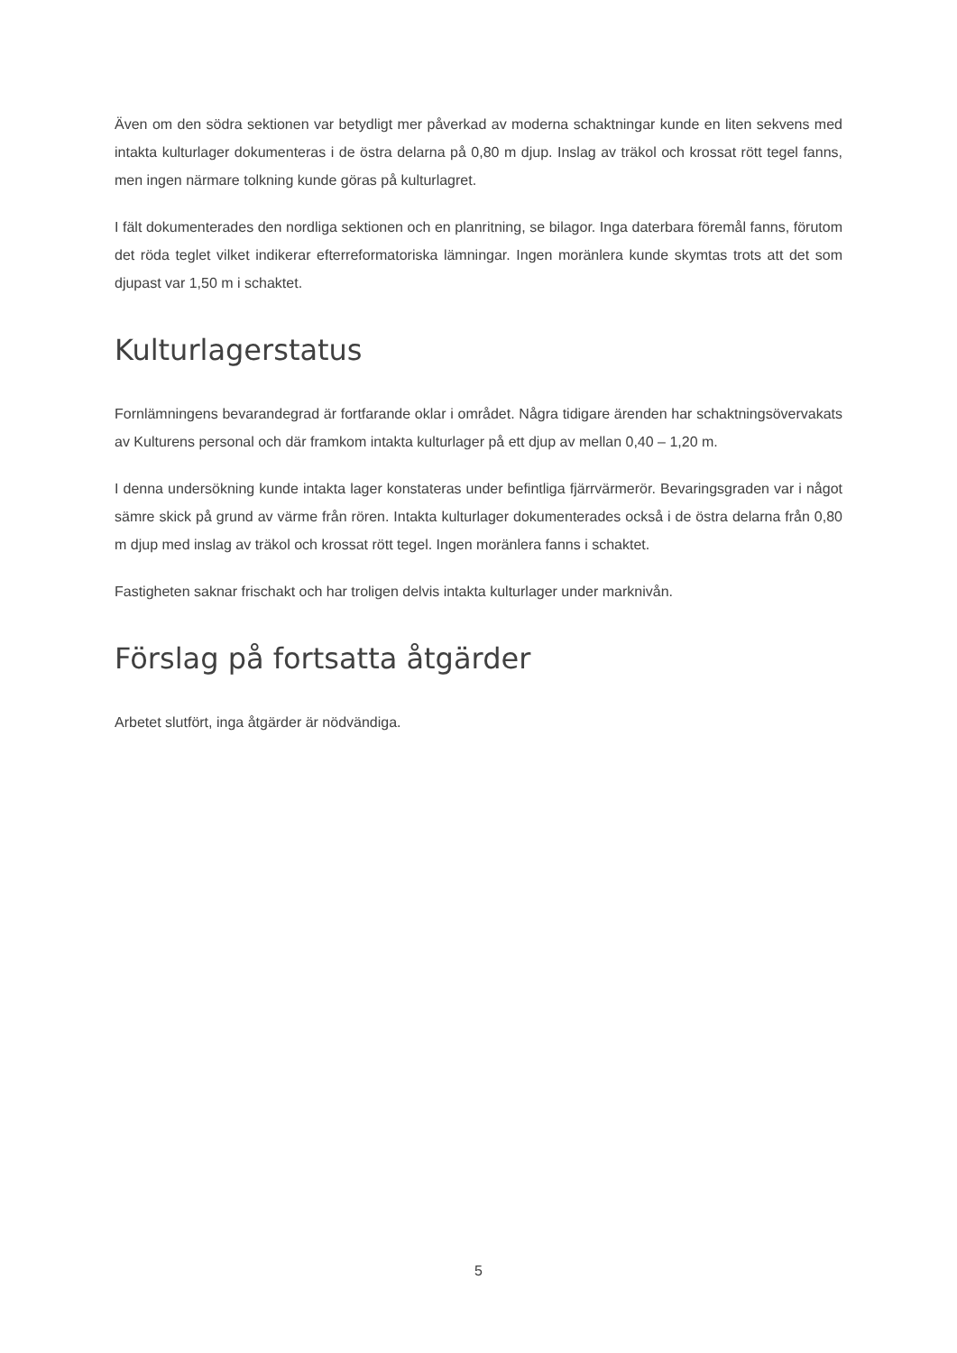Även om den södra sektionen var betydligt mer påverkad av moderna schaktningar kunde en liten sekvens med intakta kulturlager dokumenteras i de östra delarna på 0,80 m djup. Inslag av träkol och krossat rött tegel fanns, men ingen närmare tolkning kunde göras på kulturlagret.
I fält dokumenterades den nordliga sektionen och en planritning, se bilagor. Inga daterbara föremål fanns, förutom det röda teglet vilket indikerar efterreformatoriska lämningar. Ingen moränlera kunde skymtas trots att det som djupast var 1,50 m i schaktet.
Kulturlagerstatus
Fornlämningens bevarandegrad är fortfarande oklar i området. Några tidigare ärenden har schaktningsövervakats av Kulturens personal och där framkom intakta kulturlager på ett djup av mellan 0,40 – 1,20 m.
I denna undersökning kunde intakta lager konstateras under befintliga fjärrvärmerör. Bevaringsgraden var i något sämre skick på grund av värme från rören. Intakta kulturlager dokumenterades också i de östra delarna från 0,80 m djup med inslag av träkol och krossat rött tegel. Ingen moränlera fanns i schaktet.
Fastigheten saknar frischakt och har troligen delvis intakta kulturlager under marknivån.
Förslag på fortsatta åtgärder
Arbetet slutfört, inga åtgärder är nödvändiga.
5